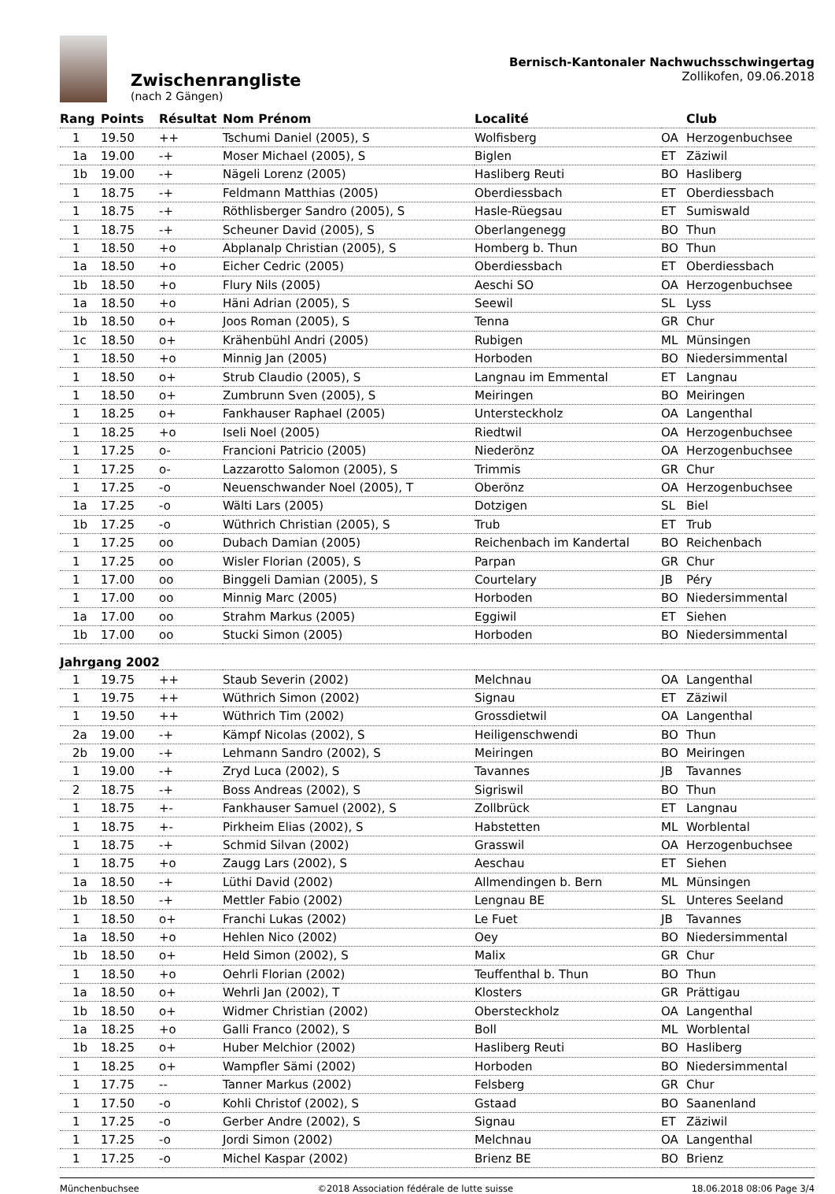Zwischenrangliste
(nach 2 Gängen)
Bernisch-Kantonaler Nachwuchsschwingertag
Zollikofen, 09.06.2018
| Rang | Points | Résultat | Nom Prénom | Localité | | Club |
| --- | --- | --- | --- | --- | --- | --- |
| 1 | 19.50 | ++ | Tschumi Daniel (2005), S | Wolfisberg | OA | Herzogenbuchsee |
| 1a | 19.00 | -+ | Moser Michael (2005), S | Biglen | ET | Zäziwil |
| 1b | 19.00 | -+ | Nägeli Lorenz (2005) | Hasliberg Reuti | BO | Hasliberg |
| 1 | 18.75 | -+ | Feldmann Matthias (2005) | Oberdiessbach | ET | Oberdiessbach |
| 1 | 18.75 | -+ | Röthlisberger Sandro (2005), S | Hasle-Rüegsau | ET | Sumiswald |
| 1 | 18.75 | -+ | Scheuner David (2005), S | Oberlangenegg | BO | Thun |
| 1 | 18.50 | +o | Abplanalp Christian (2005), S | Homberg b. Thun | BO | Thun |
| 1a | 18.50 | +o | Eicher Cedric (2005) | Oberdiessbach | ET | Oberdiessbach |
| 1b | 18.50 | +o | Flury Nils (2005) | Aeschi SO | OA | Herzogenbuchsee |
| 1a | 18.50 | +o | Häni Adrian (2005), S | Seewil | SL | Lyss |
| 1b | 18.50 | o+ | Joos Roman (2005), S | Tenna | GR | Chur |
| 1c | 18.50 | o+ | Krähenbühl Andri (2005) | Rubigen | ML | Münsingen |
| 1 | 18.50 | +o | Minnig Jan (2005) | Horboden | BO | Niedersimmental |
| 1 | 18.50 | o+ | Strub Claudio (2005), S | Langnau im Emmental | ET | Langnau |
| 1 | 18.50 | o+ | Zumbrunn Sven (2005), S | Meiringen | BO | Meiringen |
| 1 | 18.25 | o+ | Fankhauser Raphael (2005) | Untersteckholz | OA | Langenthal |
| 1 | 18.25 | +o | Iseli Noel (2005) | Riedtwil | OA | Herzogenbuchsee |
| 1 | 17.25 | o- | Francioni Patricio (2005) | Niederönz | OA | Herzogenbuchsee |
| 1 | 17.25 | o- | Lazzarotto Salomon (2005), S | Trimmis | GR | Chur |
| 1 | 17.25 | -o | Neuenschwander Noel (2005), T | Oberönz | OA | Herzogenbuchsee |
| 1a | 17.25 | -o | Wälti Lars (2005) | Dotzigen | SL | Biel |
| 1b | 17.25 | -o | Wüthrich Christian (2005), S | Trub | ET | Trub |
| 1 | 17.25 | oo | Dubach Damian (2005) | Reichenbach im Kandertal | BO | Reichenbach |
| 1 | 17.25 | oo | Wisler Florian (2005), S | Parpan | GR | Chur |
| 1 | 17.00 | oo | Binggeli Damian (2005), S | Courtelary | JB | Péry |
| 1 | 17.00 | oo | Minnig Marc (2005) | Horboden | BO | Niedersimmental |
| 1a | 17.00 | oo | Strahm Markus (2005) | Eggiwil | ET | Siehen |
| 1b | 17.00 | oo | Stucki Simon (2005) | Horboden | BO | Niedersimmental |
| Jahrgang 2002 | | | | | | |
| 1 | 19.75 | ++ | Staub Severin (2002) | Melchnau | OA | Langenthal |
| 1 | 19.75 | ++ | Wüthrich Simon (2002) | Signau | ET | Zäziwil |
| 1 | 19.50 | ++ | Wüthrich Tim (2002) | Grossdietwil | OA | Langenthal |
| 2a | 19.00 | -+ | Kämpf Nicolas (2002), S | Heiligenschwendi | BO | Thun |
| 2b | 19.00 | -+ | Lehmann Sandro (2002), S | Meiringen | BO | Meiringen |
| 1 | 19.00 | -+ | Zryd Luca (2002), S | Tavannes | JB | Tavannes |
| 2 | 18.75 | -+ | Boss Andreas (2002), S | Sigriswil | BO | Thun |
| 1 | 18.75 | +- | Fankhauser Samuel (2002), S | Zollbrück | ET | Langnau |
| 1 | 18.75 | +- | Pirkheim Elias (2002), S | Habstetten | ML | Worblental |
| 1 | 18.75 | -+ | Schmid Silvan (2002) | Grasswil | OA | Herzogenbuchsee |
| 1 | 18.75 | +o | Zaugg Lars (2002), S | Aeschau | ET | Siehen |
| 1a | 18.50 | -+ | Lüthi David (2002) | Allmendingen b. Bern | ML | Münsingen |
| 1b | 18.50 | -+ | Mettler Fabio (2002) | Lengnau BE | SL | Unteres Seeland |
| 1 | 18.50 | o+ | Franchi Lukas (2002) | Le Fuet | JB | Tavannes |
| 1a | 18.50 | +o | Hehlen Nico (2002) | Oey | BO | Niedersimmental |
| 1b | 18.50 | o+ | Held Simon (2002), S | Malix | GR | Chur |
| 1 | 18.50 | +o | Oehrli Florian (2002) | Teuffenthal b. Thun | BO | Thun |
| 1a | 18.50 | o+ | Wehrli Jan (2002), T | Klosters | GR | Prättigau |
| 1b | 18.50 | o+ | Widmer Christian (2002) | Obersteckholz | OA | Langenthal |
| 1a | 18.25 | +o | Galli Franco (2002), S | Boll | ML | Worblental |
| 1b | 18.25 | o+ | Huber Melchior (2002) | Hasliberg Reuti | BO | Hasliberg |
| 1 | 18.25 | o+ | Wampfler Sämi (2002) | Horboden | BO | Niedersimmental |
| 1 | 17.75 | -- | Tanner Markus (2002) | Felsberg | GR | Chur |
| 1 | 17.50 | -o | Kohli Christof (2002), S | Gstaad | BO | Saanenland |
| 1 | 17.25 | -o | Gerber Andre (2002), S | Signau | ET | Zäziwil |
| 1 | 17.25 | -o | Jordi Simon (2002) | Melchnau | OA | Langenthal |
| 1 | 17.25 | -o | Michel Kaspar (2002) | Brienz BE | BO | Brienz |
Münchenbuchsee ©2018 Association fédérale de lutte suisse 18.06.2018 08:06 Page 3/4